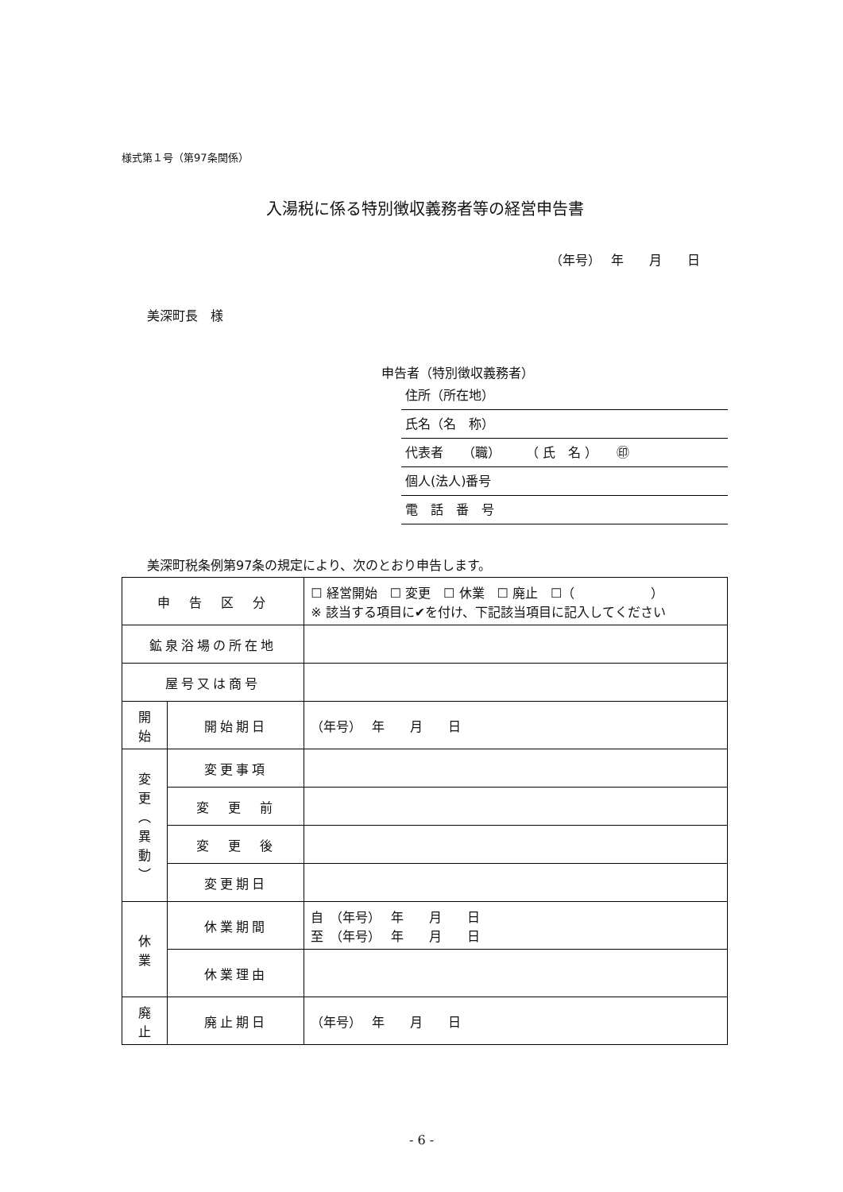様式第１号（第97条関係）
入湯税に係る特別徴収義務者等の経営申告書
（年号）　 年　　月　　日
美深町長　様
申告者（特別徴収義務者）
住所（所在地）
氏名（名　称）
代表者　　（職）　　　（ 氏　名 ）　　㊞
個人(法人)番号
電　話　番　号
美深町税条例第97条の規定により、次のとおり申告します。
| 申 告 区 分 | | ☐ 経営開始 ☐ 変更 ☐ 休業 ☐ 廃止 ☐（ ） ※ 該当する項目に✔を付け、下記該当項目に記入してください |
| 鉱泉浴場の所在地 | | |
| 屋号又は商号 | | |
| 開 始 | 開始期日 | （年号） 年 月 日 |
| 変 更 ︵ 異 動 ︶ | 変更事項 | |
| | 変 更 前 | |
| | 変 更 後 | |
| | 変更期日 | |
| 休 業 | 休業期間 | 自 （年号） 年 月 日 至 （年号） 年 月 日 |
| | 休業理由 | |
| 廃 止 | 廃止期日 | （年号） 年 月 日 |
- 6 -